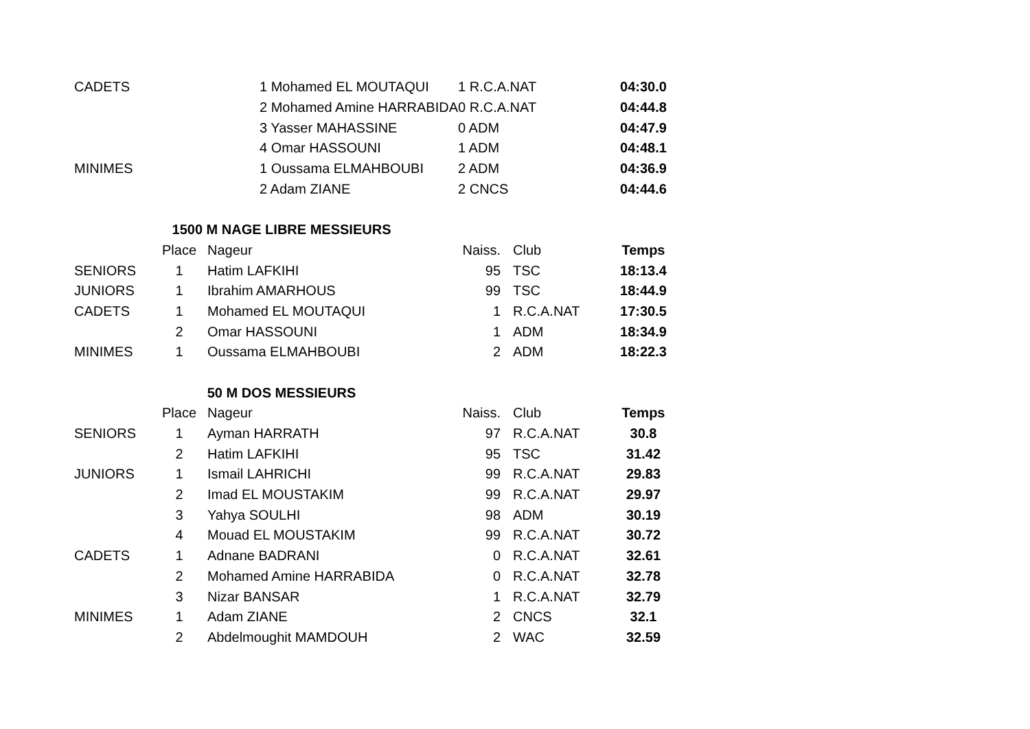| CADETS | 1 Mohamed EL MOUTAQUI | | 1 R.C.A.NAT | | 04:30.0 |
| | 2 Mohamed Amine HARRABIDA | | 0 R.C.A.NAT | | 04:44.8 |
| | 3 Yasser MAHASSINE | | 0 ADM | | 04:47.9 |
| | 4 Omar HASSOUNI | | 1 ADM | | 04:48.1 |
| MINIMES | 1 Oussama ELMAHBOUBI | | 2 ADM | | 04:36.9 |
| | 2 Adam ZIANE | | 2 CNCS | | 04:44.6 |
| 1500 M NAGE LIBRE MESSIEURS | | | | | |
| | Place | Nageur | Naiss. | Club | Temps |
| SENIORS | 1 | Hatim LAFKIHI | 95 | TSC | 18:13.4 |
| JUNIORS | 1 | Ibrahim AMARHOUS | 99 | TSC | 18:44.9 |
| CADETS | 1 | Mohamed EL MOUTAQUI | 1 | R.C.A.NAT | 17:30.5 |
| | 2 | Omar HASSOUNI | 1 | ADM | 18:34.9 |
| MINIMES | 1 | Oussama ELMAHBOUBI | 2 | ADM | 18:22.3 |
| 50 M DOS MESSIEURS | | | | | |
| | Place | Nageur | Naiss. | Club | Temps |
| SENIORS | 1 | Ayman HARRATH | 97 | R.C.A.NAT | 30.8 |
| | 2 | Hatim LAFKIHI | 95 | TSC | 31.42 |
| JUNIORS | 1 | Ismail LAHRICHI | 99 | R.C.A.NAT | 29.83 |
| | 2 | Imad EL MOUSTAKIM | 99 | R.C.A.NAT | 29.97 |
| | 3 | Yahya SOULHI | 98 | ADM | 30.19 |
| | 4 | Mouad EL MOUSTAKIM | 99 | R.C.A.NAT | 30.72 |
| CADETS | 1 | Adnane BADRANI | 0 | R.C.A.NAT | 32.61 |
| | 2 | Mohamed Amine HARRABIDA | 0 | R.C.A.NAT | 32.78 |
| | 3 | Nizar BANSAR | 1 | R.C.A.NAT | 32.79 |
| MINIMES | 1 | Adam ZIANE | 2 | CNCS | 32.1 |
| | 2 | Abdelmoughit MAMDOUH | 2 | WAC | 32.59 |